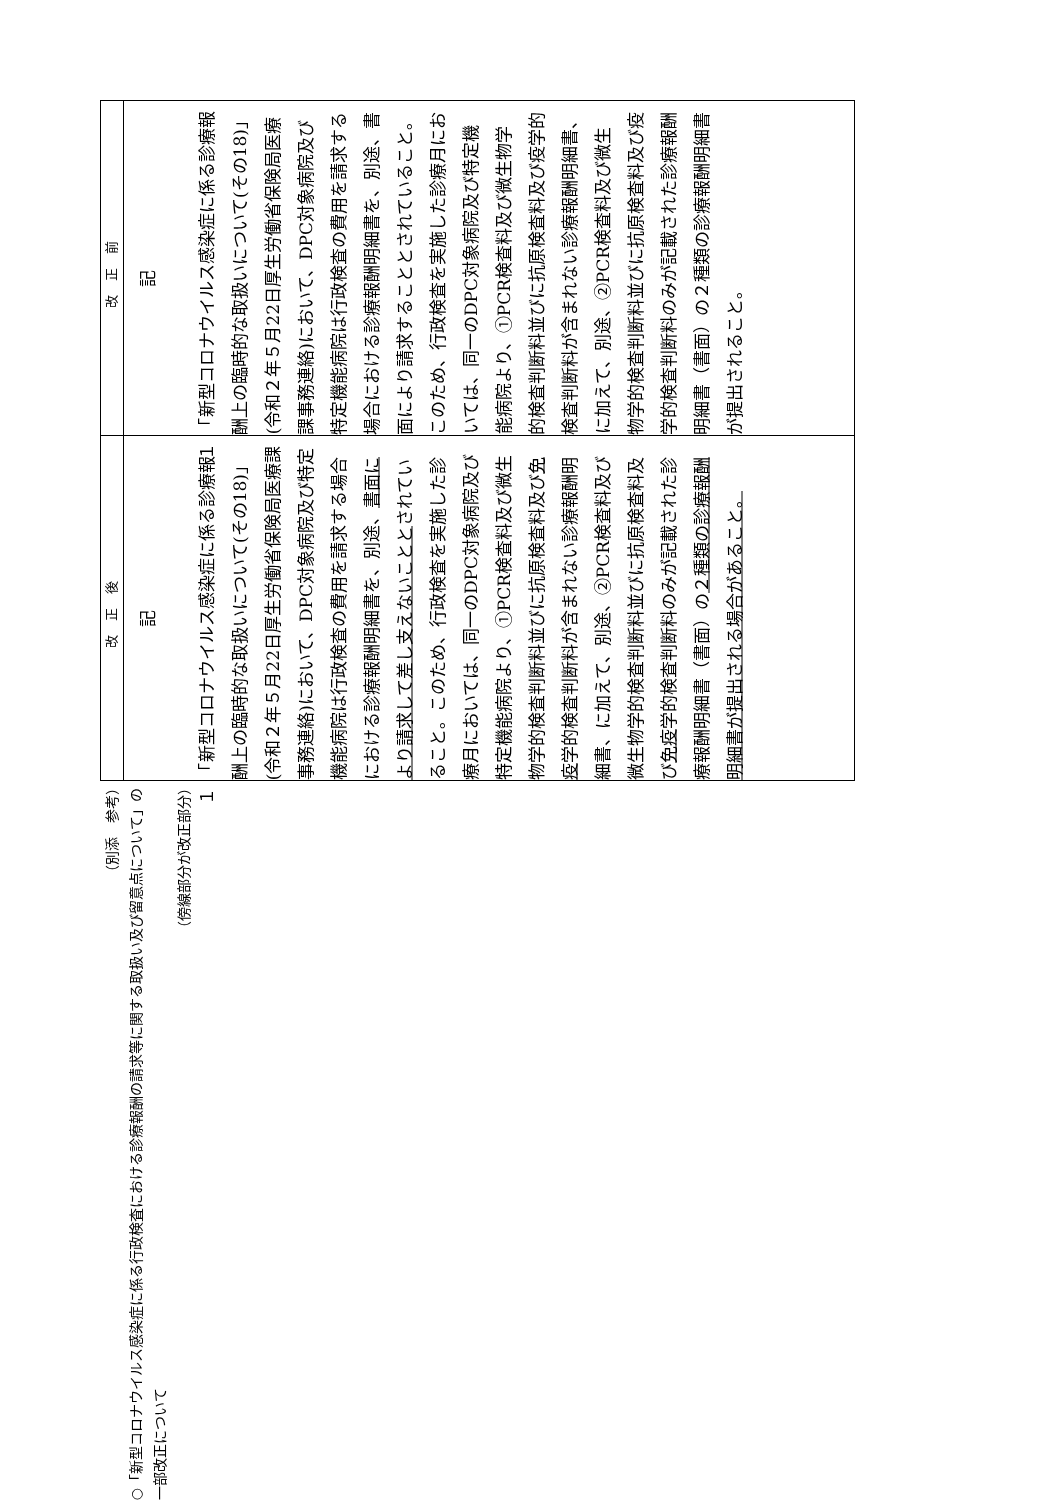（別添　参考）
○「新型コロナウイルス感染症に係る行政検査における診療報酬の請求等に関する取扱い及び留意点について」の一部改正について
（傍線部分が改正部分）
| 改正後 | 改正前 |
| --- | --- |
| 記 １ 「新型コロナウイルス感染症に係る診療報酬上の臨時的な取扱いについて(その18)」(令和２年５月22日厚生労働省保険局医療課事務連絡)において、DPC対象病院及び特定機能病院は行政検査の費用を請求する場合における診療報酬明細書を、別途、 書面により請求して差し支えないことと されていること。このため、行政検査を実施した診療月においては、同一のDPC対象病院及び特定機能病院より、①PCR検査料及び微生物学的検査判断料並びに抗原検査料及び 免疫 学的検査判断料が含まれない診療報酬明細書、に加えて、別途、②PCR検査料及び微生物学的検査判断料並びに抗原検査料及び 免疫 学的検査判断料のみが記載された診療報酬明細書（書面）の ２種類の診療報酬明細書が提出される場合があること。 | 記 １ 「新型コロナウイルス感染症に係る診療報酬上の臨時的な取扱いについて(その18)」(令和２年５月22日厚生労働省保険局医療課事務連絡)において、DPC対象病院及び特定機能病院は行政検査の費用を請求する場合における診療報酬明細書を、別途、書面により請求することとされていること。このため、行政検査を実施した診療月においては、同一のDPC対象病院及び特定機能病院より、①PCR検査料及び微生物学的検査判断料並びに抗原検査料及び疫学的検査判断料が含まれない診療報酬明細書、に加えて、別途、②PCR検査料及び微生物学的検査判断料並びに抗原検査料及び疫学的検査判断料のみが記載された診療報酬明細書（書面）の２種類の診療報酬明細書が提出されること。 |